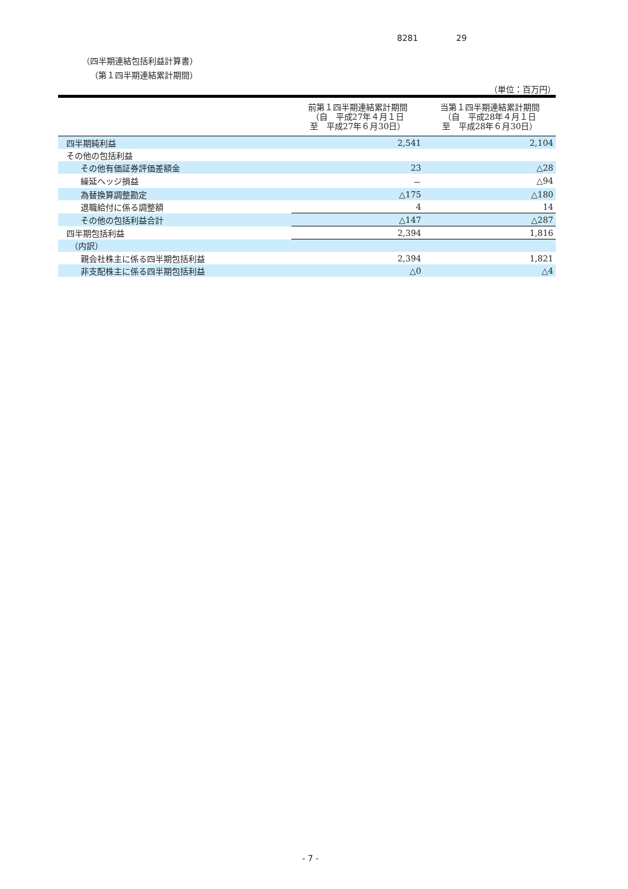8281 29
（四半期連結包括利益計算書）
（第１四半期連結累計期間）
（単位：百万円）
| | 前第１四半期連結累計期間 （自 平成27年４月１日 至 平成27年６月30日） | 当第１四半期連結累計期間 （自 平成28年４月１日 至 平成28年６月30日） |
| --- | --- | --- |
| 四半期純利益 | 2,541 | 2,104 |
| その他の包括利益 | | |
| その他有価証券評価差額金 | 23 | △28 |
| 繰延ヘッジ損益 | － | △94 |
| 為替換算調整勘定 | △175 | △180 |
| 退職給付に係る調整額 | 4 | 14 |
| その他の包括利益合計 | △147 | △287 |
| 四半期包括利益 | 2,394 | 1,816 |
| （内訳） | | |
| 親会社株主に係る四半期包括利益 | 2,394 | 1,821 |
| 非支配株主に係る四半期包括利益 | △0 | △4 |
- 7 -